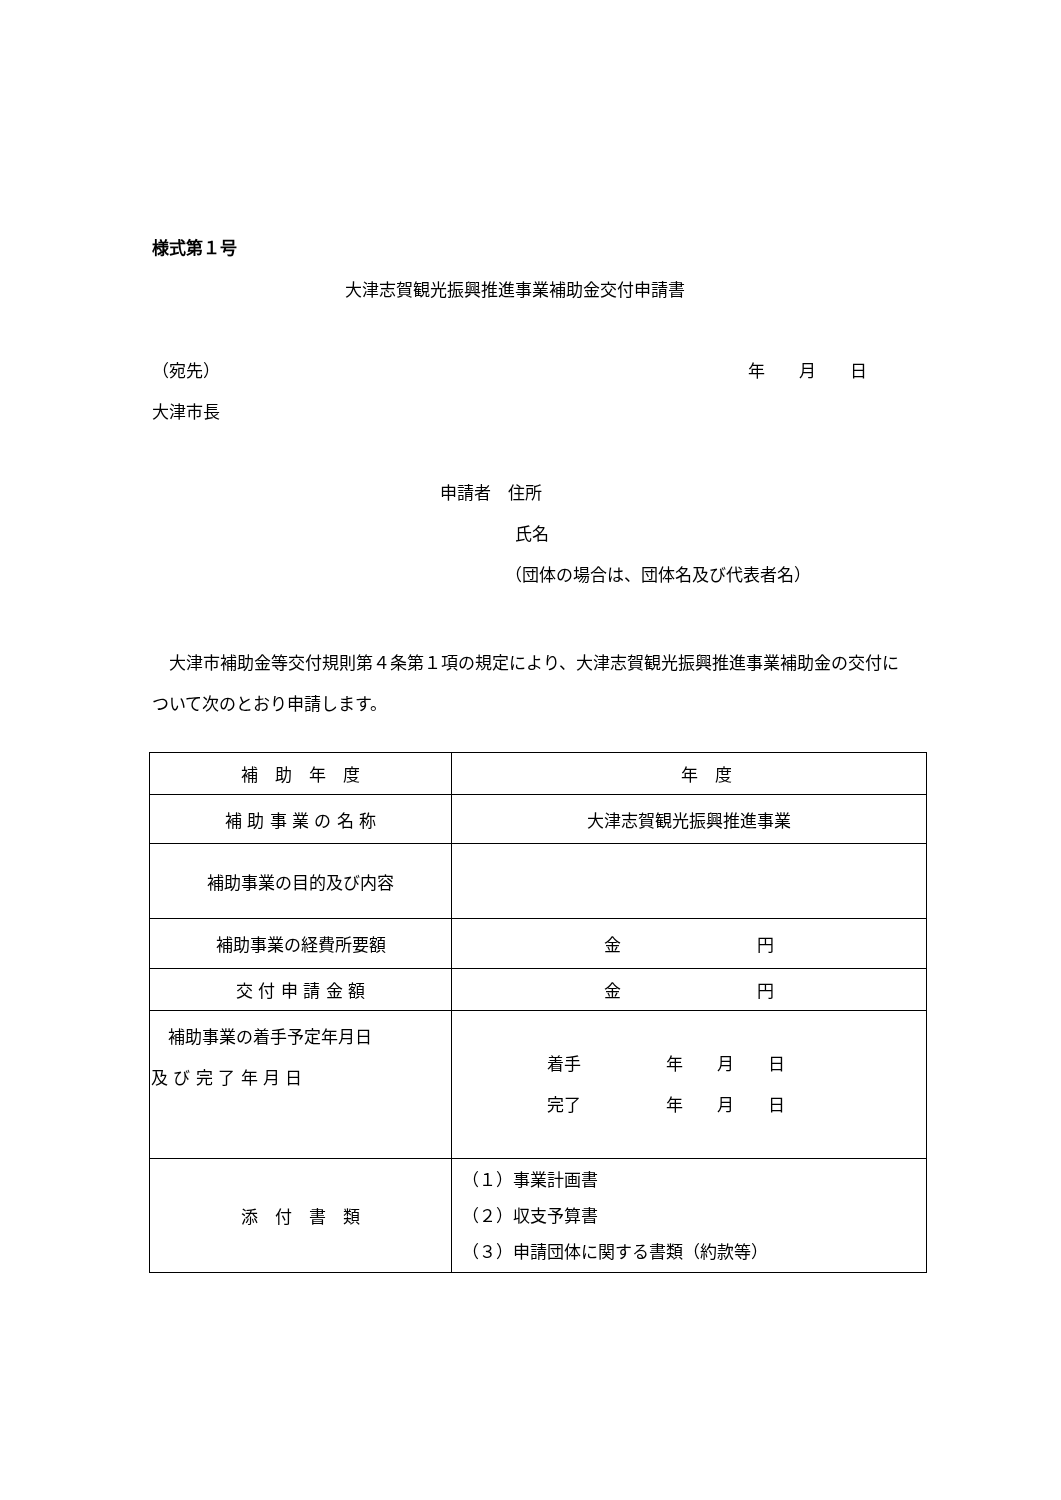様式第１号
大津志賀観光振興推進事業補助金交付申請書
（宛先） 年　　月　　日
大津市長
申請者　住所
氏名
（団体の場合は、団体名及び代表者名）
　大津市補助金等交付規則第４条第１項の規定により、大津志賀観光振興推進事業補助金の交付について次のとおり申請します。
| 補 助 年 度 | 年 度 |
| 補 助 事 業 の 名 称 | 大津志賀観光振興推進事業 |
| 補助事業の目的及び内容 | |
| 補助事業の経費所要額 | 金 円 |
| 交 付 申 請 金 額 | 金 円 |
| 補助事業の着手予定年月日 及 び 完 了 年 月 日 | 着手 年 月 日 完了 年 月 日 |
| 添 付 書 類 | （１）事業計画書 （２）収支予算書 （３）申請団体に関する書類（約款等） |